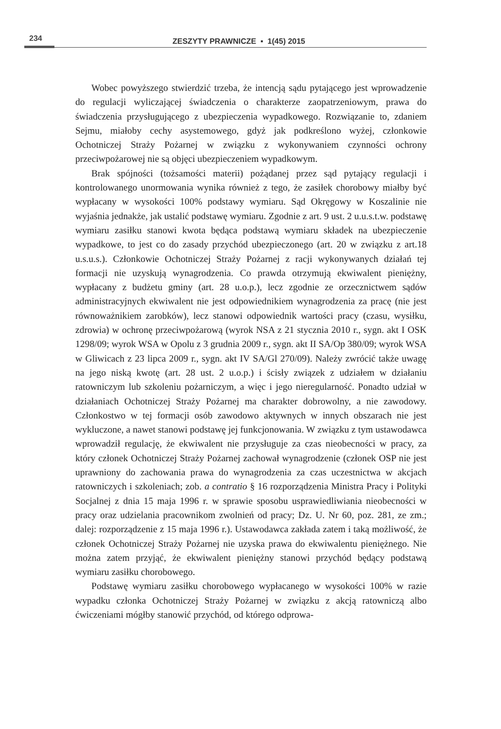234
ZESZYTY PRAWNICZE ▪ 1(45) 2015
Wobec powyższego stwierdzić trzeba, że intencją sądu pytającego jest wprowadzenie do regulacji wyliczającej świadczenia o charakterze zaopatrzeniowym, prawa do świadczenia przysługującego z ubezpieczenia wypadkowego. Rozwiązanie to, zdaniem Sejmu, miałoby cechy asystemowego, gdyż jak podkreślono wyżej, członkowie Ochotniczej Straży Pożarnej w związku z wykonywaniem czynności ochrony przeciwpożarowej nie są objęci ubezpieczeniem wypadkowym.
Brak spójności (tożsamości materii) pożądanej przez sąd pytający regulacji i kontrolowanego unormowania wynika również z tego, że zasiłek chorobowy miałby być wypłacany w wysokości 100% podstawy wymiaru. Sąd Okręgowy w Koszalinie nie wyjaśnia jednakże, jak ustalić podstawę wymiaru. Zgodnie z art. 9 ust. 2 u.u.s.t.w. podstawę wymiaru zasiłku stanowi kwota będąca podstawą wymiaru składek na ubezpieczenie wypadkowe, to jest co do zasady przychód ubezpieczonego (art. 20 w związku z art.18 u.s.u.s.). Członkowie Ochotniczej Straży Pożarnej z racji wykonywanych działań tej formacji nie uzyskują wynagrodzenia. Co prawda otrzymują ekwiwalent pieniężny, wypłacany z budżetu gminy (art. 28 u.o.p.), lecz zgodnie ze orzecznictwem sądów administracyjnych ekwiwalent nie jest odpowiednikiem wynagrodzenia za pracę (nie jest równoważnikiem zarobków), lecz stanowi odpowiednik wartości pracy (czasu, wysiłku, zdrowia) w ochronę przeciwpożarową (wyrok NSA z 21 stycznia 2010 r., sygn. akt I OSK 1298/09; wyrok WSA w Opolu z 3 grudnia 2009 r., sygn. akt II SA/Op 380/09; wyrok WSA w Gliwicach z 23 lipca 2009 r., sygn. akt IV SA/Gl 270/09). Należy zwrócić także uwagę na jego niską kwotę (art. 28 ust. 2 u.o.p.) i ścisły związek z udziałem w działaniu ratowniczym lub szkoleniu pożarniczym, a więc i jego nieregularność. Ponadto udział w działaniach Ochotniczej Straży Pożarnej ma charakter dobrowolny, a nie zawodowy. Członkostwo w tej formacji osób zawodowo aktywnych w innych obszarach nie jest wykluczone, a nawet stanowi podstawę jej funkcjonowania. W związku z tym ustawodawca wprowadził regulację, że ekwiwalent nie przysługuje za czas nieobecności w pracy, za który członek Ochotniczej Straży Pożarnej zachował wynagrodzenie (członek OSP nie jest uprawniony do zachowania prawa do wynagrodzenia za czas uczestnictwa w akcjach ratowniczych i szkoleniach; zob. a contratio § 16 rozporządzenia Ministra Pracy i Polityki Socjalnej z dnia 15 maja 1996 r. w sprawie sposobu usprawiedliwiania nieobecności w pracy oraz udzielania pracownikom zwolnień od pracy; Dz. U. Nr 60, poz. 281, ze zm.; dalej: rozporządzenie z 15 maja 1996 r.). Ustawodawca zakłada zatem i taką możliwość, że członek Ochotniczej Straży Pożarnej nie uzyska prawa do ekwiwalentu pieniężnego. Nie można zatem przyjąć, że ekwiwalent pieniężny stanowi przychód będący podstawą wymiaru zasiłku chorobowego.
Podstawę wymiaru zasiłku chorobowego wypłacanego w wysokości 100% w razie wypadku członka Ochotniczej Straży Pożarnej w związku z akcją ratowniczą albo ćwiczeniami mógłby stanowić przychód, od którego odprowa-